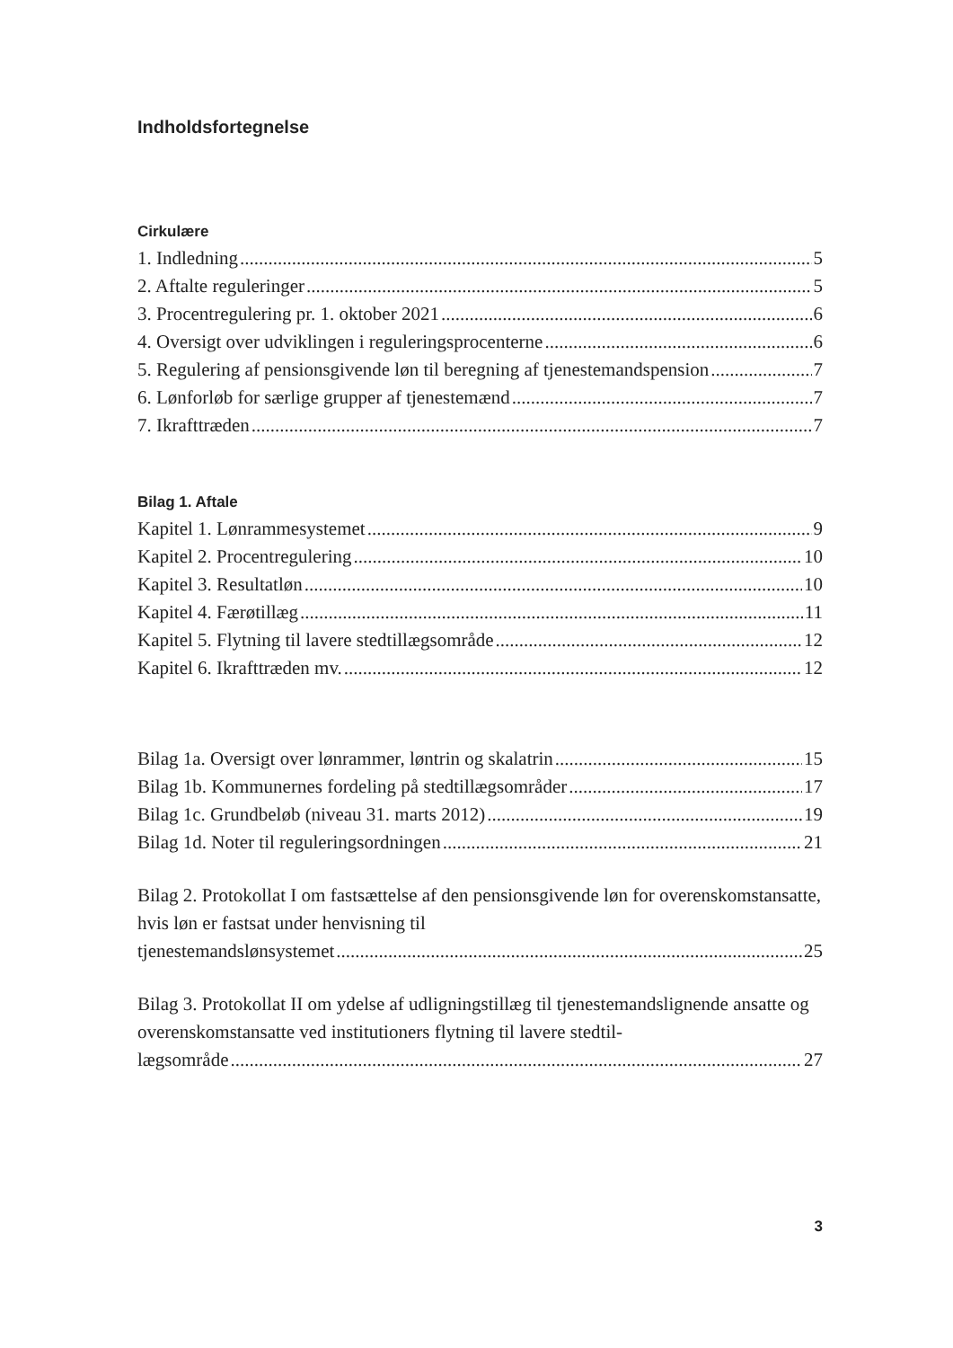Indholdsfortegnelse
Cirkulære
1. Indledning 5
2. Aftalte reguleringer 5
3. Procentregulering pr. 1. oktober 2021 6
4. Oversigt over udviklingen i reguleringsprocenterne 6
5. Regulering af pensionsgivende løn til beregning af tjenestemandspension 7
6. Lønforløb for særlige grupper af tjenestemænd 7
7. Ikrafttræden 7
Bilag 1. Aftale
Kapitel 1. Lønrammesystemet 9
Kapitel 2. Procentregulering 10
Kapitel 3. Resultatløn 10
Kapitel 4. Færøtillæg 11
Kapitel 5. Flytning til lavere stedtillægsområde 12
Kapitel 6. Ikrafttræden mv. 12
Bilag 1a. Oversigt over lønrammer, løntrin og skalatrin 15
Bilag 1b. Kommunernes fordeling på stedtillægsområder 17
Bilag 1c. Grundbeløb (niveau 31. marts 2012) 19
Bilag 1d. Noter til reguleringsordningen 21
Bilag 2. Protokollat I om fastsættelse af den pensionsgivende løn for overenskomstansatte, hvis løn er fastsat under henvisning til
tjenestemandslønsystemet 25
Bilag 3. Protokollat II om ydelse af udligningstillæg til tjenestemandslignende ansatte og overenskomstansatte ved institutioners flytning til lavere stedtil-
lægsområde 27
3